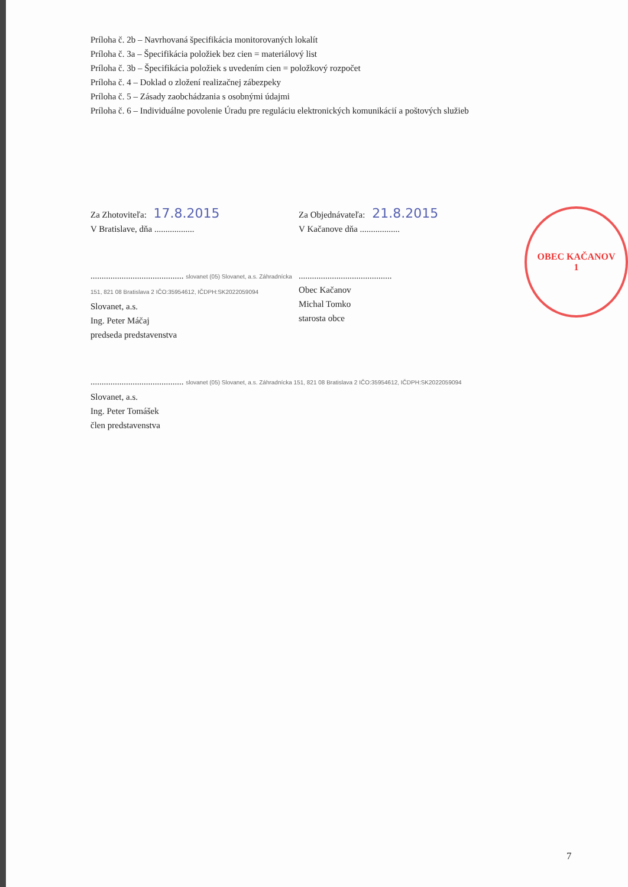Príloha č. 2b – Navrhovaná špecifikácia monitorovaných lokalít
Príloha č. 3a – Špecifikácia položiek bez cien = materiálový list
Príloha č. 3b – Špecifikácia položiek s uvedením cien = položkový rozpočet
Príloha č. 4 – Doklad o zložení realizačnej zábezpeky
Príloha č. 5 – Zásady zaobchádzania s osobnými údajmi
Príloha č. 6 – Individuálne povolenie Úradu pre reguláciu elektronických komunikácií a poštových služieb
Za Zhotoviteľa: 17.8.2015
V Bratislave, dňa ..................
.......................................... slovanet (05) Slovanet, a.s. Záhradnícka 151, 821 08 Bratislava 2 IČO:35954612, IČDPH:SK2022059094
Slovanet, a.s.
Ing. Peter Máčaj
predseda predstavenstva
Za Objednávateľa: 21.8.2015
V Kačanove dňa ..................
..........................................
Obec Kačanov
Michal Tomko
starosta obce
OBEC KAČANOV
1
.......................................... slovanet (05) Slovanet, a.s. Záhradnícka 151, 821 08 Bratislava 2 IČO:35954612, IČDPH:SK2022059094
Slovanet, a.s.
Ing. Peter Tomášek
člen predstavenstva
7